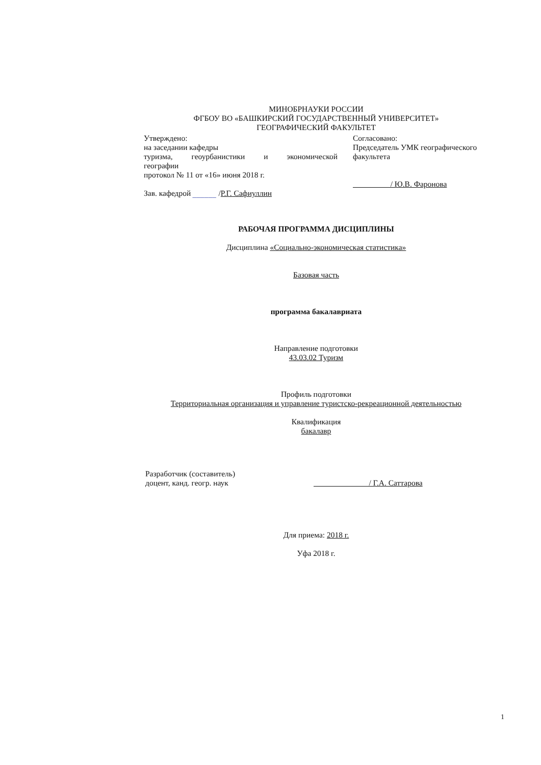МИНОБРНАУКИ РОССИИ
ФГБОУ ВО «БАШКИРСКИЙ ГОСУДАРСТВЕННЫЙ УНИВЕРСИТЕТ»
ГЕОГРАФИЧЕСКИЙ ФАКУЛЬТЕТ
Утверждено:
на заседании кафедры
туризма, геоурбанистики и экономической
географии
протокол № 11 от «16» июня 2018 г.
Зав. кафедрой ______ /Р.Г. Сафиуллин
Согласовано:
Председатель УМК географического факультета
/ Ю.В. Фаронова
РАБОЧАЯ ПРОГРАММА ДИСЦИПЛИНЫ
Дисциплина «Социально-экономическая статистика»
Базовая часть
программа бакалавриата
Направление подготовки
43.03.02 Туризм
Профиль подготовки
Территориальная организация и управление туристско-рекреационной деятельностью
Квалификация
бакалавр
Разработчик (составитель)
доцент, канд. геогр. наук
/ Г.А. Саттарова
Для приема: 2018 г.
Уфа 2018 г.
1